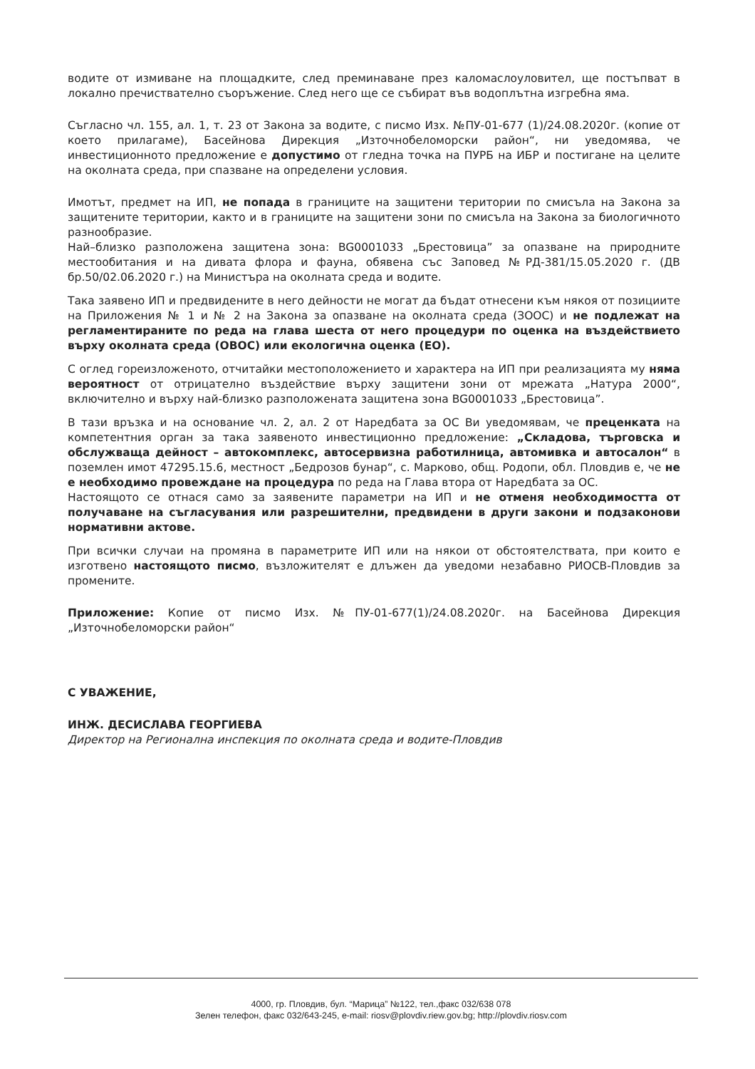водите от измиване на площадките, след преминаване през каломаслоуловител, ще постъпват в локално пречиствателно съоръжение. След него ще се събират във водоплътна изгребна яма.
Съгласно чл. 155, ал. 1, т. 23 от Закона за водите, с писмо Изх. №ПУ-01-677 (1)/24.08.2020г. (копие от което прилагаме), Басейнова Дирекция „Източнобеломорски район“, ни уведомява, че инвестиционното предложение е допустимо от гледна точка на ПУРБ на ИБР и постигане на целите на околната среда, при спазване на определени условия.
Имотът, предмет на ИП, не попада в границите на защитени територии по смисъла на Закона за защитените територии, както и в границите на защитени зони по смисъла на Закона за биологичното разнообразие.
Най–близко разположена защитена зона: BG0001033 „Брестовица” за опазване на природните местообитания и на дивата флора и фауна, обявена със Заповед №РД-381/15.05.2020 г. (ДВ бр.50/02.06.2020 г.) на Министъра на околната среда и водите.
Така заявено ИП и предвидените в него дейности не могат да бъдат отнесени към някоя от позициите на Приложения № 1 и № 2 на Закона за опазване на околната среда (ЗООС) и не подлежат на регламентираните по реда на глава шеста от него процедури по оценка на въздействието върху околната среда (ОВОС) или екологична оценка (ЕО).
С оглед гореизложеното, отчитайки местоположението и характера на ИП при реализацията му няма вероятност от отрицателно въздействие върху защитени зони от мрежата „Натура 2000“, включително и върху най-близко разположената защитена зона BG0001033 „Брестовица”.
В тази връзка и на основание чл. 2, ал. 2 от Наредбата за ОС Ви уведомявам, че преценката на компетентния орган за така заявеното инвестиционно предложение: „Складова, търговска и обслужваща дейност – автокомплекс, автосервизна работилница, автомивка и автосалон“ в поземлен имот 47295.15.6, местност „Бедрозов бунар“, с. Марково, общ. Родопи, обл. Пловдив е, че не е необходимо провеждане на процедура по реда на Глава втора от Наредбата за ОС.
Настоящото се отнася само за заявените параметри на ИП и не отменя необходимостта от получаване на съгласувания или разрешителни, предвидени в други закони и подзаконови нормативни актове.
При всички случаи на промяна в параметрите ИП или на някои от обстоятелствата, при които е изготвено настоящото писмо, възложителят е длъжен да уведоми незабавно РИОСВ-Пловдив за промените.
Приложение: Копие от писмо Изх. №ПУ-01-677(1)/24.08.2020г. на Басейнова Дирекция „Източнобеломорски район“
С УВАЖЕНИЕ,
ИНЖ. ДЕСИСЛАВА ГЕОРГИЕВА
Директор на Регионална инспекция по околната среда и водите-Пловдив
4000, гр. Пловдив, бул. “Марица” №122, тел.,факс 032/638 078
Зелен телефон, факс 032/643-245, e-mail: riosv@plovdiv.riew.gov.bg; http://plovdiv.riosv.com